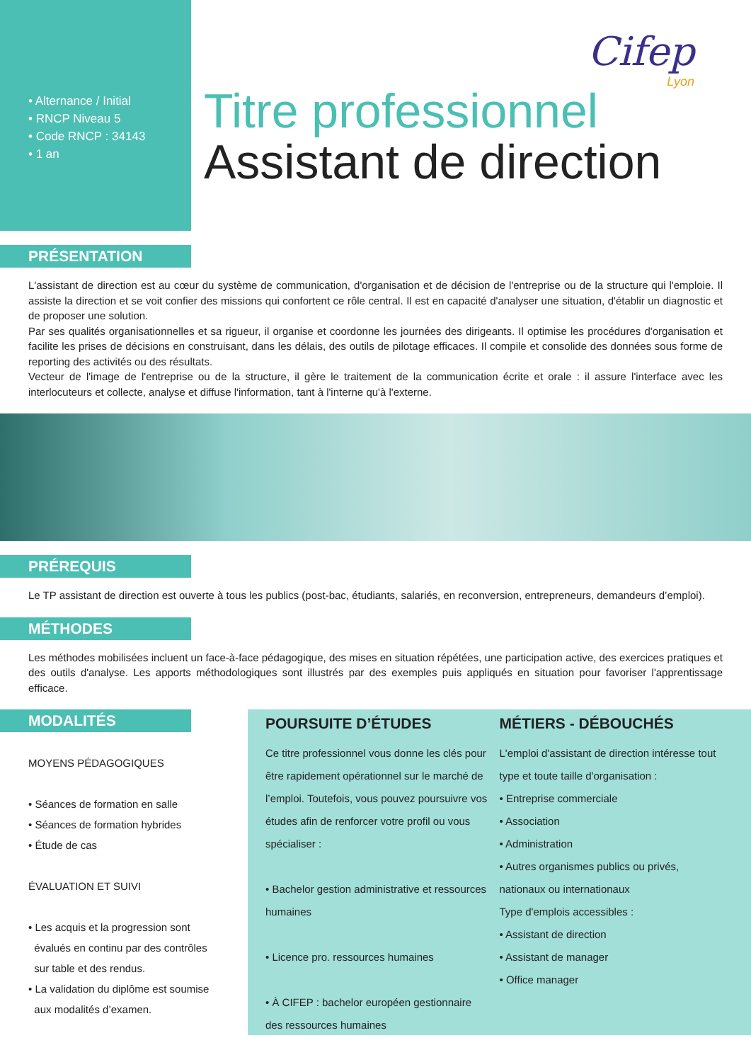Cifep
Lyon
• Alternance / Initial
• RNCP Niveau 5
• Code RNCP : 34143
• 1 an
Titre professionnel
Assistant de direction
PRÉSENTATION
L'assistant de direction est au cœur du système de communication, d'organisation et de décision de l'entreprise ou de la structure qui l'emploie. Il assiste la direction et se voit confier des missions qui confortent ce rôle central. Il est en capacité d'analyser une situation, d'établir un diagnostic et de proposer une solution.
Par ses qualités organisationnelles et sa rigueur, il organise et coordonne les journées des dirigeants. Il optimise les procédures d'organisation et facilite les prises de décisions en construisant, dans les délais, des outils de pilotage efficaces. Il compile et consolide des données sous forme de reporting des activités ou des résultats.
Vecteur de l'image de l'entreprise ou de la structure, il gère le traitement de la communication écrite et orale : il assure l'interface avec les interlocuteurs et collecte, analyse et diffuse l'information, tant à l'interne qu'à l'externe.
PRÉREQUIS
Le TP assistant de direction est ouverte à tous les publics (post-bac, étudiants, salariés, en reconversion, entrepreneurs, demandeurs d’emploi).
MÉTHODES
Les méthodes mobilisées incluent un face-à-face pédagogique, des mises en situation répétées, une participation active, des exercices pratiques et des outils d'analyse. Les apports méthodologiques sont illustrés par des exemples puis appliqués en situation pour favoriser l'apprentissage efficace.
MODALITÉS
MOYENS PÉDAGOGIQUES
• Séances de formation en salle
• Séances de formation hybrides
• Étude de cas
ÉVALUATION ET SUIVI
• Les acquis et la progression sont
évalués en continu par des contrôles
sur table et des rendus.
• La validation du diplôme est soumise
aux modalités d’examen.
POURSUITE D’ÉTUDES
Ce titre professionnel vous donne les clés pour être rapidement opérationnel sur le marché de l’emploi. Toutefois, vous pouvez poursuivre vos études afin de renforcer votre profil ou vous spécialiser :
• Bachelor gestion administrative et ressources humaines
• Licence pro. ressources humaines
• À CIFEP : bachelor européen gestionnaire des ressources humaines
MÉTIERS - DÉBOUCHÉS
L'emploi d'assistant de direction intéresse tout type et toute taille d'organisation :
• Entreprise commerciale
• Association
• Administration
• Autres organismes publics ou privés, nationaux ou internationaux
Type d'emplois accessibles :
• Assistant de direction
• Assistant de manager
• Office manager